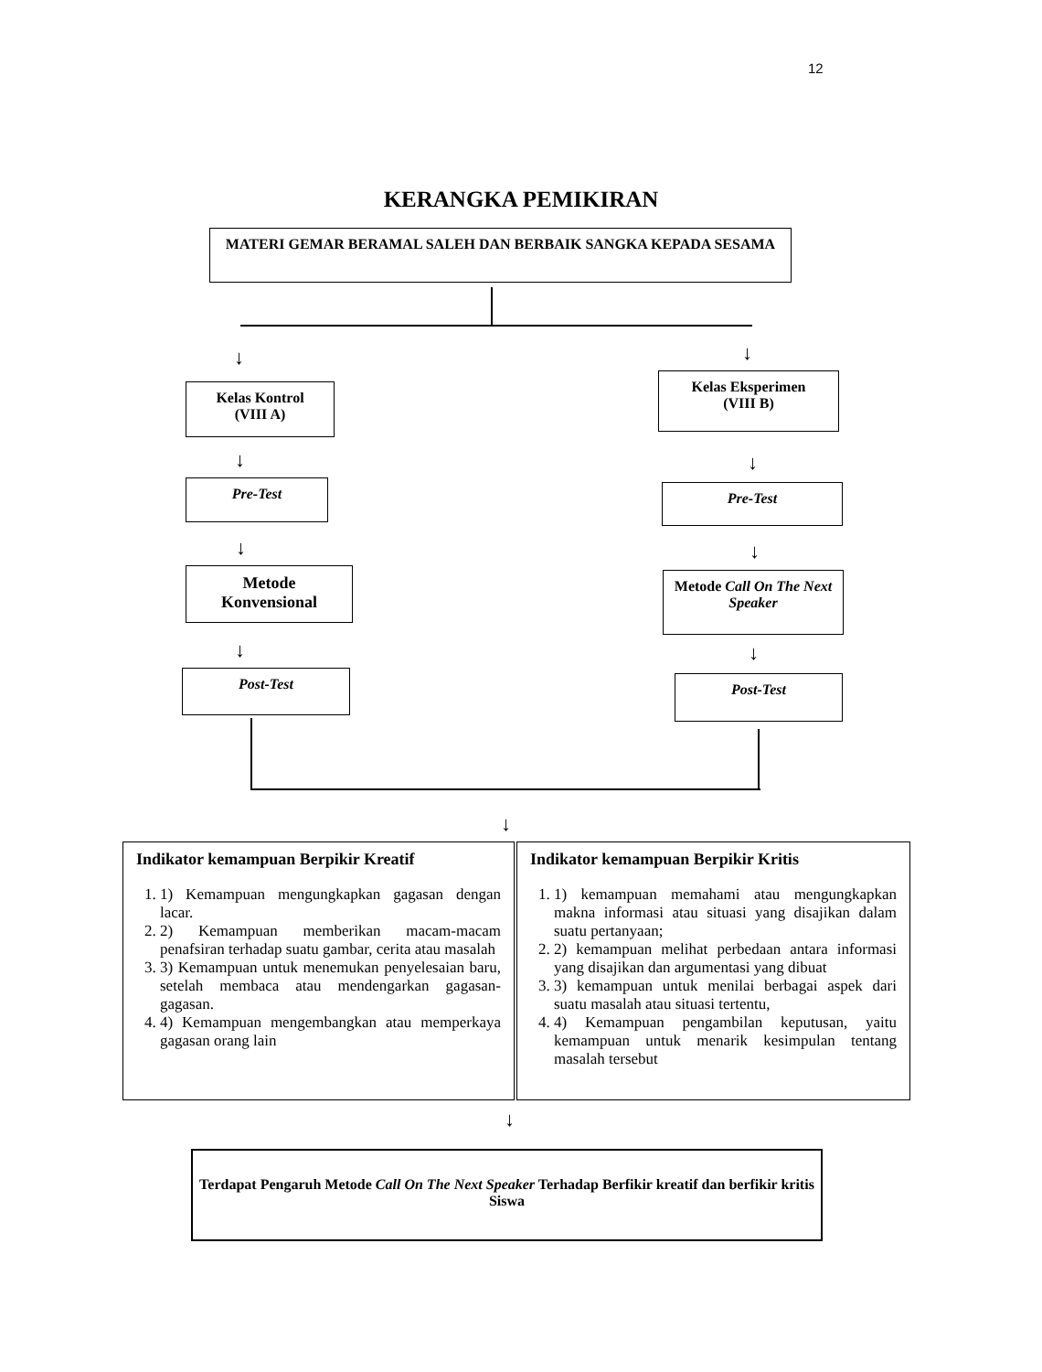12
KERANGKA PEMIKIRAN
MATERI GEMAR BERAMAL SALEH DAN BERBAIK SANGKA KEPADA SESAMA
↓ ↓
Kelas Kontrol
(VIII A)
Kelas Eksperimen
(VIII B)
↓ ↓
Pre-Test Pre-Test
↓ ↓
Metode
Konvensional
Metode Call On The Next Speaker
↓ ↓
Post-Test Post-Test
↓
Indikator kemampuan Berpikir Kreatif
1. 1) Kemampuan mengungkapkan gagasan dengan lacar.
2. 2) Kemampuan memberikan macam-macam penafsiran terhadap suatu gambar, cerita atau masalah
3. 3) Kemampuan untuk menemukan penyelesaian baru, setelah membaca atau mendengarkan gagasan-gagasan.
4. 4) Kemampuan mengembangkan atau memperkaya gagasan orang lain
Indikator kemampuan Berpikir Kritis
1. 1) kemampuan memahami atau mengungkapkan makna informasi atau situasi yang disajikan dalam suatu pertanyaan;
2. 2) kemampuan melihat perbedaan antara informasi yang disajikan dan argumentasi yang dibuat
3. 3) kemampuan untuk menilai berbagai aspek dari suatu masalah atau situasi tertentu,
4. 4) Kemampuan pengambilan keputusan, yaitu kemampuan untuk menarik kesimpulan tentang masalah tersebut
↓
Terdapat Pengaruh Metode Call On The Next Speaker Terhadap Berfikir kreatif dan berfikir kritis Siswa